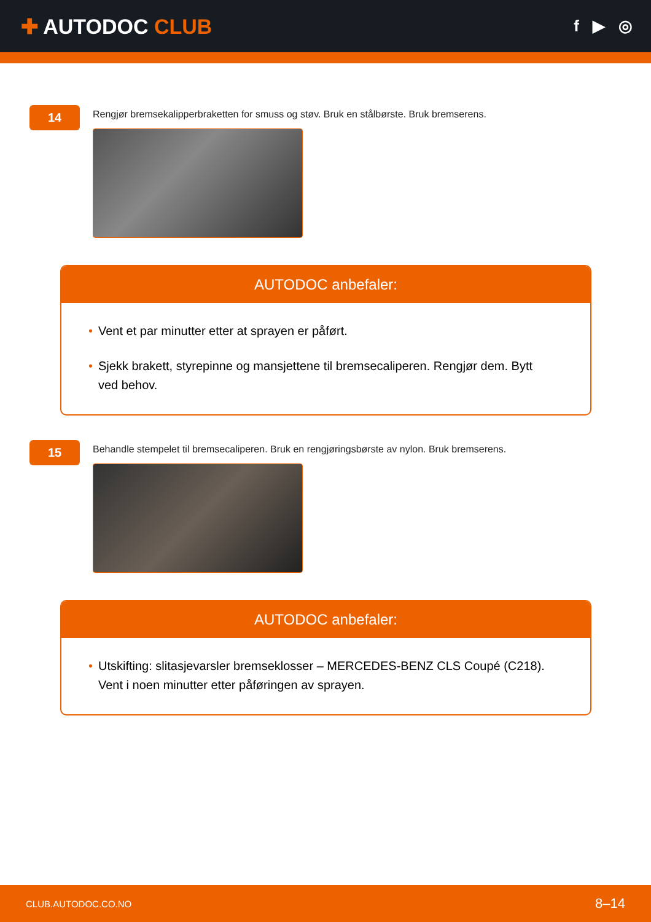✚ AUTODOC CLUB
f ▶ ◎
14
Rengjør bremsekalipperbraketten for smuss og støv. Bruk en stålbørste. Bruk bremserens.
AUTODOC anbefaler:
• Vent et par minutter etter at sprayen er påført.
• Sjekk brakett, styrepinne og mansjettene til bremsecaliperen. Rengjør dem. Bytt ved behov.
15
Behandle stempelet til bremsecaliperen. Bruk en rengjøringsbørste av nylon. Bruk bremserens.
AUTODOC anbefaler:
• Utskifting: slitasjevarsler bremseklosser – MERCEDES-BENZ CLS Coupé (C218). Vent i noen minutter etter påføringen av sprayen.
CLUB.AUTODOC.CO.NO 8–14